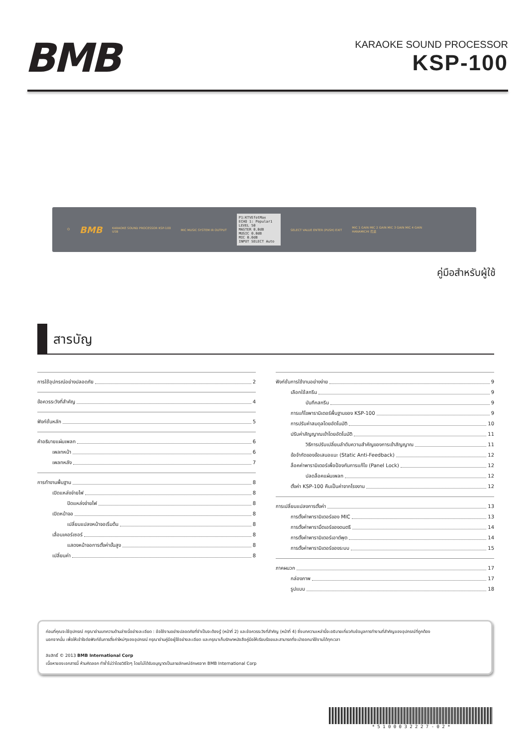BMB
KARAOKE SOUND PROCESSOR
KSP-100
⏻ BMB KARAOKE SOUND PROCESSOR KSP-100
USB MIC MUSIC SYSTEM IR OUTPUT
P1:KTVEfotMax
ECHO 1: Popular1
LEVEL 50
MASTER 0.0dB
MUSIC 0.0dB
MIC 0.0dB
INPUT SELECT Auto
SELECT VALUE ENTER (PUSH) EXIT MIC 1 GAIN MIC 2 GAIN MIC 3 GAIN MIC 4 GAIN
HANAMICHI 花道
คู่มือสำหรับผู้ใช้
สารบัญ
การใช้อุปกรณ์อย่างปลอดภัย 2
ข้อควรระวังที่สำคัญ 4
ฟังก์ชั่นหลัก 5
คำอธิบายแผ่นเพลท 6
เพลทหน้า 6
เพลทหลัง 7
การทำงานพื้นฐาน 8
เปิดแหล่งจ่ายไฟ 8
ปิดแหล่งจ่ายไฟ 8
เปิดหน้าจอ 8
เปลี่ยนแปลงหน้าจอเริ่มต้น 8
เลื่อนเคอร์เซอร์ 8
แสดงหน้าจอการตั้งค่าขั้นสูง 8
เปลี่ยนค่า 8
ฟังก์ชั่นการใช้งานอย่างง่าย 9
เลือกใช้สกรีน 9
บันทึกสกรีน 9
การแก้ไขพารามิเตอร์พื้นฐานของ KSP-100 9
การปรับค่าสมดุลโดยอัตโนมัติ 10
ปรับค่าสัญญาณเข้าโดยอัตโนมัติ 11
วิธีการปรับเปลี่ยนลำดับความสำคัญของการเข้าสัญญาณ 11
ข้อจำกัดของข้อเสนอแนะ (Static Anti-Feedback) 12
ล็อคค่าพารามิเตอร์เพื่อป้องกันการแก้ไข (Panel Lock) 12
ปลดล็อคแผ่นเพลท 12
ตั้งค่า KSP-100 คืนเป็นค่าจากโรงงาน 12
การเปลี่ยนแปลงการตั้งค่า 13
การตั้งค่าพารามิเตอร์ของ MIC 13
การตั้งค่าพารามิ้ตเอร์ของดนตรี 14
การตั้งค่าพารามิเตอร์เอาต์พุต 14
การตั้งค่าพารามิเตอร์ของระบบ 15
ภาคผนวก 17
กล่องภาพ 17
รูปแบบ 18
ก่อนที่คุณจะใช้อุปกรณ์ กรุณาอ่านบทความด้านล่างนี้อย่างละเอียด : ข้อใช้งานอย่างปลอดภัยที่จำเป็นจะต้องรู้ (หน้าที่ 2) และข้อควรระวังที่สำคัญ (หน้าที่ 4) ซึ่งบทความเหล่านี้จะอธิบายเกี่ยวกับข้อมูลการทำงานที่สำคัญของอุปกรณ์ที่ถูกต้อง
นอกจากนั้น เพื่อให้เข้าใจต่อฟังก์ชั่นการตั้งค่าใหม่ๆของอุปกรณ์ กรุณาอ่านคู่มือผู้ใช้อย่างละเอียด และกรุณาเก็บรักษาหนังสือคู่มือให้เรียบร้อยและสามารถที่จะนำออกมาใช้งานได้ทุกเวลา
ลิขสิทธิ์ © 2013 BMB International Corp
เนื้อหาของเอกสารนี้ ห้ามคัดลอก ทำซ้ำไม่ว่าโดยวิธีใดๆ โดยไม่ได้รับอนุญาตเป็นลายลักษณ์อักษรจาก BMB International Corp
* 5 1 0 0 0 3 2 2 2 7 - 0 2 *